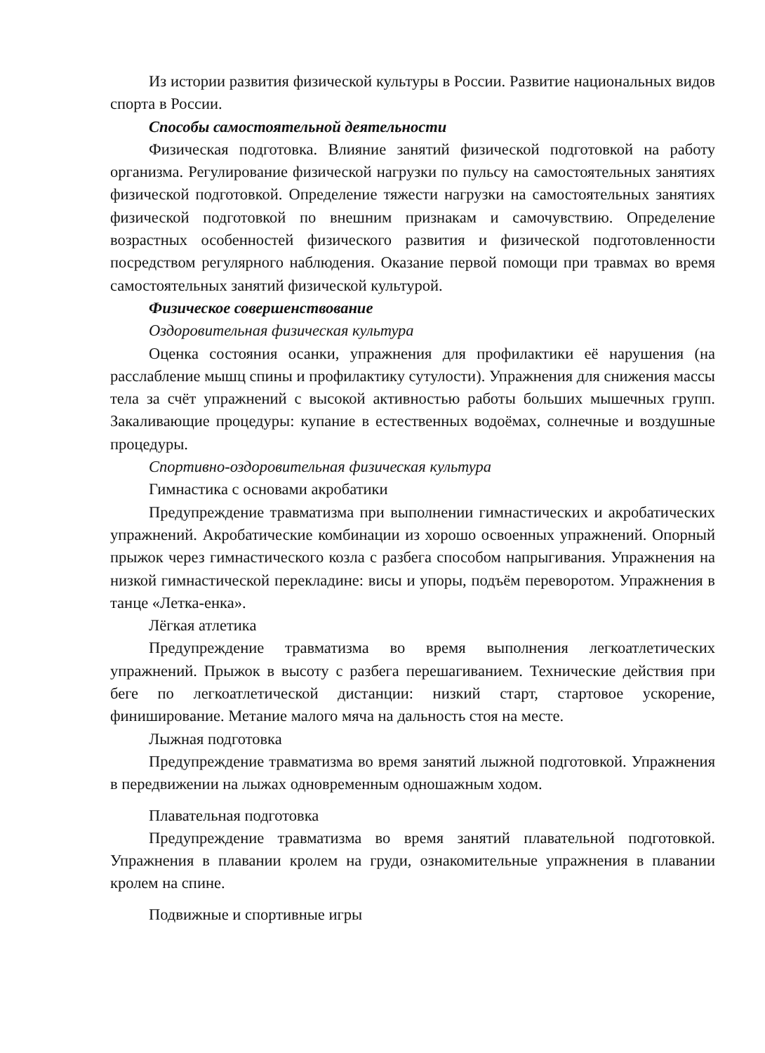Из истории развития физической культуры в России. Развитие национальных видов спорта в России.
Способы самостоятельной деятельности
Физическая подготовка. Влияние занятий физической подготовкой на работу организма. Регулирование физической нагрузки по пульсу на самостоятельных занятиях физической подготовкой. Определение тяжести нагрузки на самостоятельных занятиях физической подготовкой по внешним признакам и самочувствию. Определение возрастных особенностей физического развития и физической подготовленности посредством регулярного наблюдения. Оказание первой помощи при травмах во время самостоятельных занятий физической культурой.
Физическое совершенствование
Оздоровительная физическая культура
Оценка состояния осанки, упражнения для профилактики её нарушения (на расслабление мышц спины и профилактику сутулости). Упражнения для снижения массы тела за счёт упражнений с высокой активностью работы больших мышечных групп. Закаливающие процедуры: купание в естественных водоёмах, солнечные и воздушные процедуры.
Спортивно-оздоровительная физическая культура
Гимнастика с основами акробатики
Предупреждение травматизма при выполнении гимнастических и акробатических упражнений. Акробатические комбинации из хорошо освоенных упражнений. Опорный прыжок через гимнастического козла с разбега способом напрыгивания. Упражнения на низкой гимнастической перекладине: висы и упоры, подъём переворотом. Упражнения в танце «Летка-енка».
Лёгкая атлетика
Предупреждение травматизма во время выполнения легкоатлетических упражнений. Прыжок в высоту с разбега перешагиванием. Технические действия при беге по легкоатлетической дистанции: низкий старт, стартовое ускорение, финиширование. Метание малого мяча на дальность стоя на месте.
Лыжная подготовка
Предупреждение травматизма во время занятий лыжной подготовкой. Упражнения в передвижении на лыжах одновременным одношажным ходом.
Плавательная подготовка
Предупреждение травматизма во время занятий плавательной подготовкой. Упражнения в плавании кролем на груди, ознакомительные упражнения в плавании кролем на спине.
Подвижные и спортивные игры